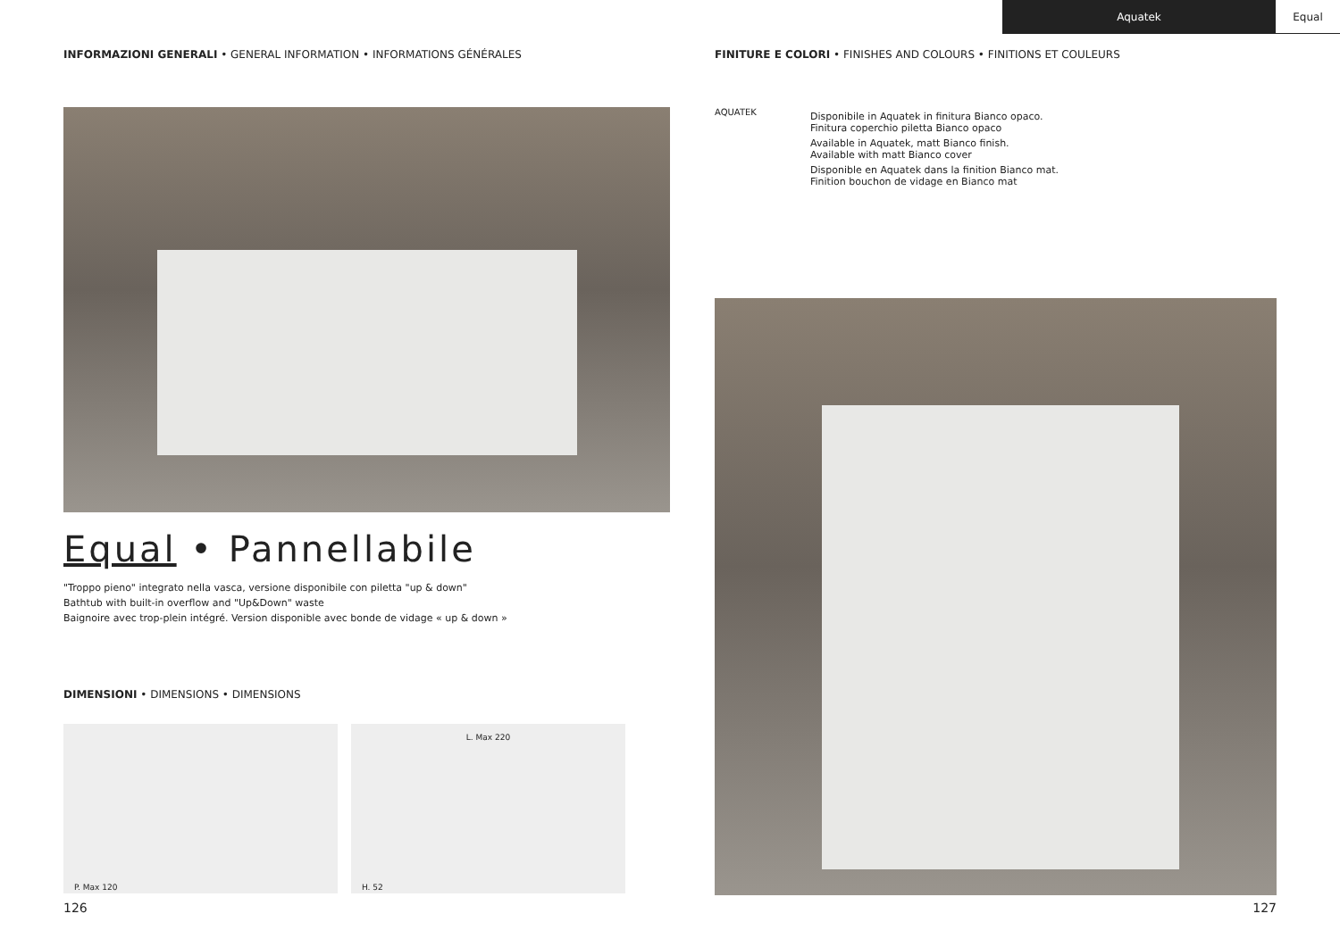Aquatek Equal
INFORMAZIONI GENERALI • GENERAL INFORMATION • INFORMATIONS GÉNÉRALES
Equal • Pannellabile
"Troppo pieno" integrato nella vasca, versione disponibile con piletta "up & down"
Bathtub with built-in overflow and "Up&Down" waste
Baignoire avec trop-plein intégré. Version disponible avec bonde de vidage « up & down »
DIMENSIONI • DIMENSIONS • DIMENSIONS
P. Max 120
L. Max 220
H. 52
FINITURE E COLORI • FINISHES AND COLOURS • FINITIONS ET COULEURS
AQUATEK
Disponibile in Aquatek in finitura Bianco opaco.
Finitura coperchio piletta Bianco opaco
Available in Aquatek, matt Bianco finish.
Available with matt Bianco cover
Disponible en Aquatek dans la finition Bianco mat.
Finition bouchon de vidage en Bianco mat
126 127